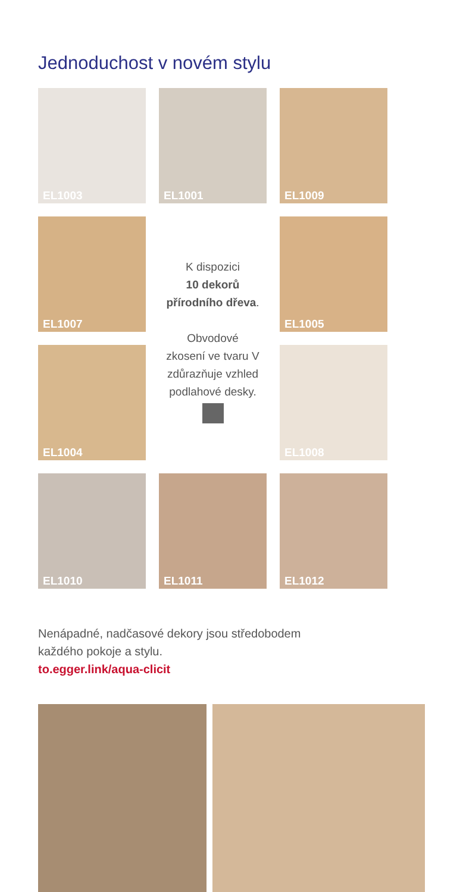Jednoduchost v novém stylu
EL1003
EL1001
EL1009
EL1007
K dispozici
10 dekorů
přírodního dřeva.
Obvodové
zkosení ve tvaru V
zdůrazňuje vzhled
podlahové desky.
EL1005
EL1004
EL1008
EL1010
EL1011
EL1012
Nenápadné, nadčasové dekory jsou středobodem
každého pokoje a stylu.
to.egger.link/aqua-clicit